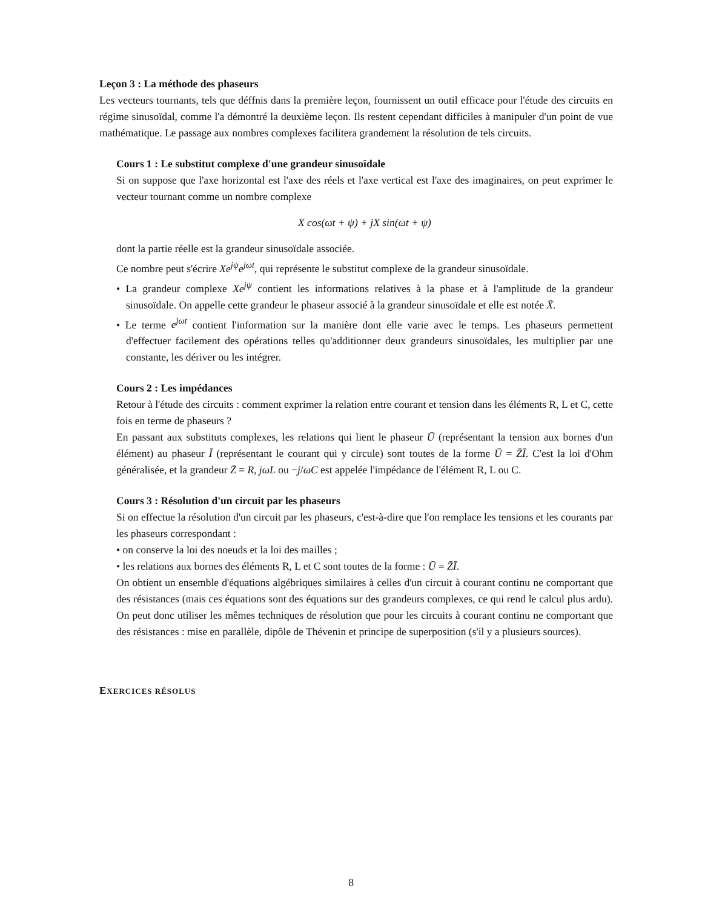Leçon 3 : La méthode des phaseurs
Les vecteurs tournants, tels que déffnis dans la première leçon, fournissent un outil efficace pour l'étude des circuits en régime sinusoïdal, comme l'a démontré la deuxième leçon. Ils restent cependant difficiles à manipuler d'un point de vue mathématique. Le passage aux nombres complexes facilitera grandement la résolution de tels circuits.
Cours 1 : Le substitut complexe d'une grandeur sinusoïdale
Si on suppose que l'axe horizontal est l'axe des réels et l'axe vertical est l'axe des imaginaires, on peut exprimer le vecteur tournant comme un nombre complexe
X cos(ωt + ψ) + jX sin(ωt + ψ)
dont la partie réelle est la grandeur sinusoïdale associée.
Ce nombre peut s'écrire Xe<sup>jψ</sup>e<sup>jωt</sup>, qui représente le substitut complexe de la grandeur sinusoïdale.
• La grandeur complexe Xe<sup>jψ</sup> contient les informations relatives à la phase et à l'amplitude de la grandeur sinusoïdale. On appelle cette grandeur le phaseur associé à la grandeur sinusoïdale et elle est notée X̄.
• Le terme e<sup>jωt</sup> contient l'information sur la manière dont elle varie avec le temps. Les phaseurs permettent d'effectuer facilement des opérations telles qu'additionner deux grandeurs sinusoïdales, les multiplier par une constante, les dériver ou les intégrer.
Cours 2 : Les impédances
Retour à l'étude des circuits : comment exprimer la relation entre courant et tension dans les éléments R, L et C, cette fois en terme de phaseurs ?
En passant aux substituts complexes, les relations qui lient le phaseur Ū (représentant la tension aux bornes d'un élément) au phaseur Ī (représentant le courant qui y circule) sont toutes de la forme Ū = Z̄Ī. C'est la loi d'Ohm généralisée, et la grandeur Z̄ = R, jωL ou −j/ωC est appelée l'impédance de l'élément R, L ou C.
Cours 3 : Résolution d'un circuit par les phaseurs
Si on effectue la résolution d'un circuit par les phaseurs, c'est-à-dire que l'on remplace les tensions et les courants par les phaseurs correspondant :
• on conserve la loi des noeuds et la loi des mailles ;
• les relations aux bornes des éléments R, L et C sont toutes de la forme : Ū = Z̄Ī.
On obtient un ensemble d'équations algébriques similaires à celles d'un circuit à courant continu ne comportant que des résistances (mais ces équations sont des équations sur des grandeurs complexes, ce qui rend le calcul plus ardu). On peut donc utiliser les mêmes techniques de résolution que pour les circuits à courant continu ne comportant que des résistances : mise en parallèle, dipôle de Thévenin et principe de superposition (s'il y a plusieurs sources).
EXERCICES RÉSOLUS
8